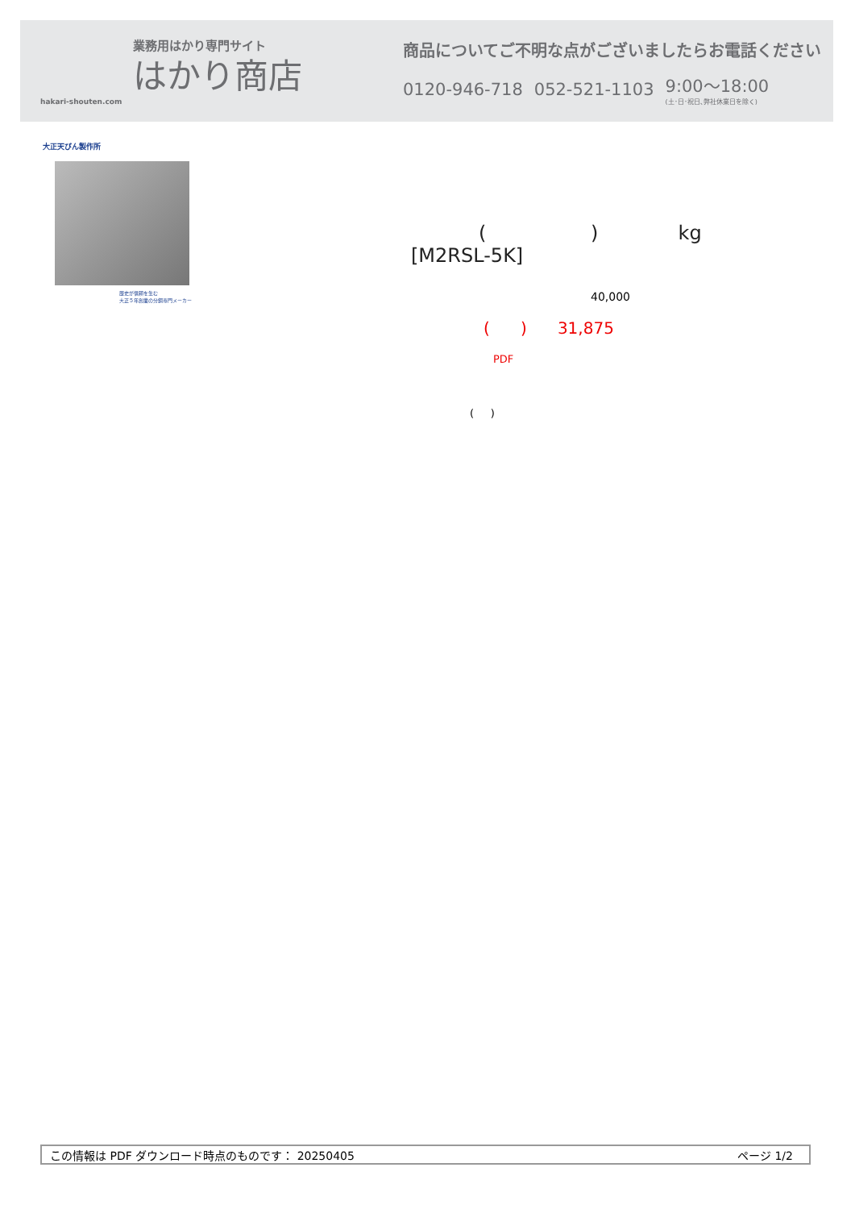業務用はかり専門サイト
はかり商店
hakari-shouten.com
商品についてご不明な点がございましたらお電話ください
0120-946-718 052-521-1103 9:00〜18:00
(土･日･祝日､弊社休業日を除く)
大正天びん製作所
歴史が信頼を生む
大正５年創業の分銅専門メーカー
( ) kg
[M2RSL-5K]
40,000
( ) 31,875
PDF
( )
この情報は PDF ダウンロード時点のものです： 20250405 ページ 1/2